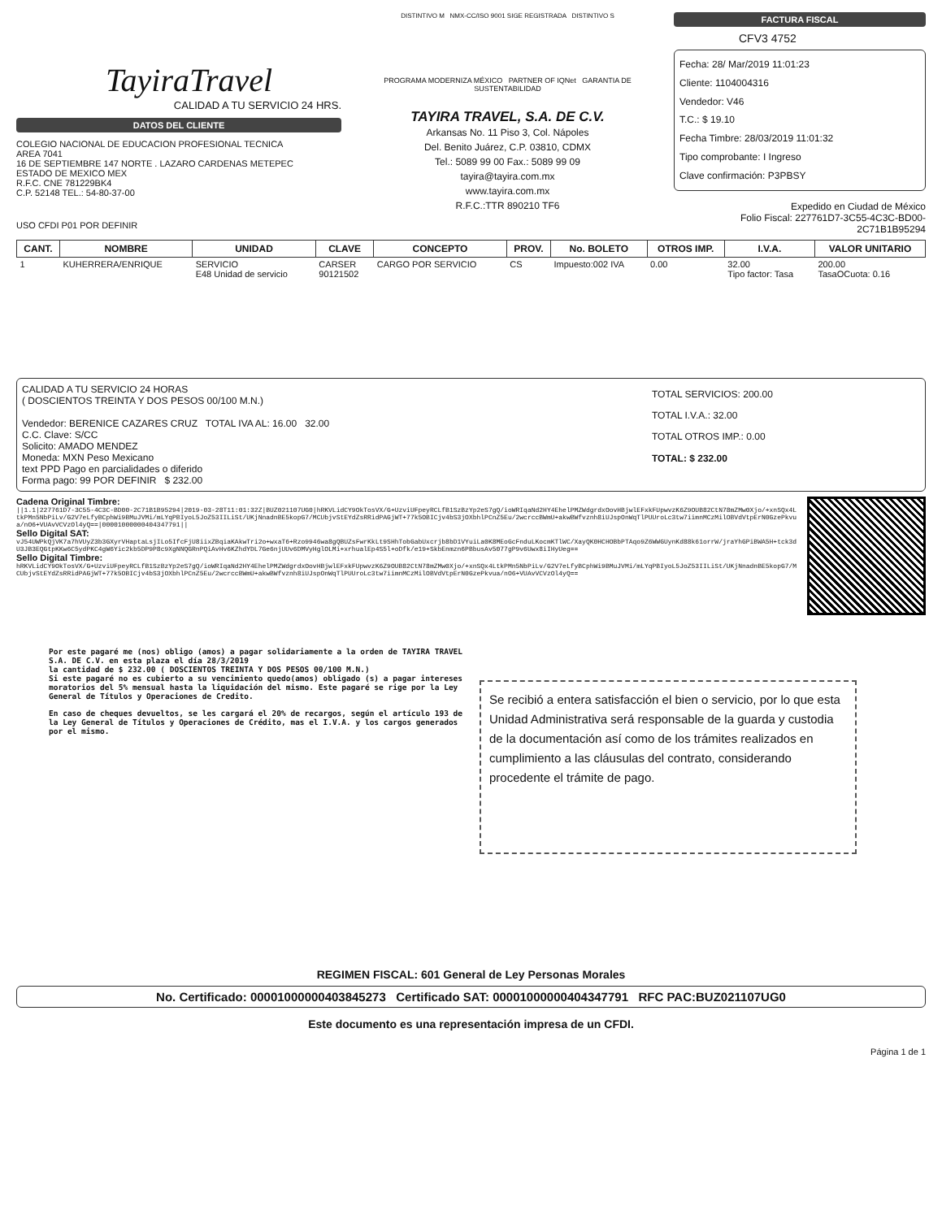TayiraTravel
CALIDAD A TU SERVICIO 24 HRS.
DATOS DEL CLIENTE
COLEGIO NACIONAL DE EDUCACION PROFESIONAL TECNICA
AREA 7041
16 DE SEPTIEMBRE 147 NORTE . LAZARO CARDENAS METEPEC
ESTADO DE MEXICO MEX
R.F.C. CNE 781229BK4
C.P. 52148 TEL.: 54-80-37-00
USO CFDI P01 POR DEFINIR
DISTINTIVO M NMX-CC/ISO 9001 SIGE REGISTRADA DISTINTIVO S
PROGRAMA MODERNIZA MÉXICO PARTNER OF IQNet GARANTIA DE SUSTENTABILIDAD
TAYIRA TRAVEL, S.A. DE C.V.
Arkansas No. 11 Piso 3, Col. Nápoles
Del. Benito Juárez, C.P. 03810, CDMX
Tel.: 5089 99 00 Fax.: 5089 99 09
tayira@tayira.com.mx
www.tayira.com.mx
R.F.C.:TTR 890210 TF6
FACTURA FISCAL
CFV3 4752
Fecha: 28/ Mar/2019 11:01:23
Cliente: 1104004316
Vendedor: V46
T.C.: $ 19.10
Fecha Timbre: 28/03/2019 11:01:32
Tipo comprobante: I Ingreso
Clave confirmación: P3PBSY
Expedido en Ciudad de México
Folio Fiscal: 227761D7-3C55-4C3C-BD00-2C71B1B95294
| CANT. | NOMBRE | UNIDAD | CLAVE | CONCEPTO | PROV. | No. BOLETO | OTROS IMP. | I.V.A. | VALOR UNITARIO |
| --- | --- | --- | --- | --- | --- | --- | --- | --- | --- |
| 1 | KUHERRERA/ENRIQUE | SERVICIO E48 Unidad de servicio | CARSER 90121502 | CARGO POR SERVICIO | CS | Impuesto:002 IVA | 0.00 | 32.00 Tipo factor: Tasa | 200.00 TasaOCuota: 0.16 |
CALIDAD A TU SERVICIO 24 HORAS
( DOSCIENTOS TREINTA Y DOS PESOS 00/100 M.N.)
Vendedor: BERENICE CAZARES CRUZ TOTAL IVA AL: 16.00 32.00
C.C. Clave: S/CC
Solicito: AMADO MENDEZ
Moneda: MXN Peso Mexicano
text PPD Pago en parcialidades o diferido
Forma pago: 99 POR DEFINIR $ 232.00
TOTAL SERVICIOS: 200.00
TOTAL I.V.A.: 32.00
TOTAL OTROS IMP.: 0.00
TOTAL: $ 232.00
Cadena Original Timbre:
||1.1|227761D7-3C55-4C3C-BD00-2C71B1B95294|2019-03-28T11:01:32Z|BUZ021107UG0|hRKVLidCY9OkTosVX/G+UzviUFpeyRCLfB1SzBzYp2eS7gQ/ioWRIqaNd2HY4EhelPMZWdgrdxOovHBjwlEFxkFUpwvzK6Z9OUB82CtN78mZMw0Xjo/+xnSQx4LtkPMn5NbPiLv/G2V7eLfyBCphWi9BMuJVMi/mLYqPBIyoL5JoZ53IILiSt/UKjNnadnBE5kopG7/MCUbjvStEYdZsRRidPAGjWT+77k5OBICjv4bS3jOXbhlPCnZ5Eu/2wcrccBWmU+akwBWfvznh8iUJspOnWqTlPUUroLc3tw7iimnMCzMilOBVdVtpErN0GzePkvua/nO6+VUAvVCVzOl4yQ==|00001000000404347791||
Sello Digital SAT:
vJ54UWPkQjVK7a7hVUyZ3b3GXyrVHaptaLsjILo5IfcFjU8iixZBqiaKAkwTri2o+wxaT6+Rzo9946wa8gQBUZsFwrKkLt9SHhTobGabUxcrjb8bD1VYuiLa0K8MEoGcFnduLKocmKTlWC/XayQK0HCHOBbPTAqo9Z6WWGUynKd88k61orrW/jraYhGPiBWA5H+tck3dU3JB3EQGtpKKw6C5ydPKC4gW6Yic2kb5DP9P8c9XgNNQGRnPQiAvHv6KZhdYDL7Ge6njUUv6DMVyHglOLMi+xrhualEp4S5l+oDfk/e19+SkbEnmzn6PBbusAv5077gP9v6Uwx8iIHyUeg==
Sello Digital Timbre:
hRKVLidCY9OkTosVX/G+UzviUFpeyRCLfB1SzBzYp2eS7gQ/ioWRIqaNd2HY4EhelPMZWdgrdxOovHBjwlEFxkFUpwvzK6Z9OUB82CtN78mZMw0Xjo/+xnSQx4LtkPMn5NbPiLv/G2V7eLfyBCphWi9BMuJVMi/mLYqPBIyoL5JoZ53IILiSt/UKjNnadnBE5kopG7/MCUbjvStEYdZsRRidPAGjWT+77k5OBICjv4bS3jOXbhlPCnZ5Eu/2wcrccBWmU+akwBWfvznh8iUJspOnWqTlPUUroLc3tw7iimnMCzMilOBVdVtpErN0GzePkvua/nO6+VUAvVCVzOl4yQ==
Por este pagaré me (nos) obligo (amos) a pagar solidariamente a la orden de TAYIRA TRAVEL S.A. DE C.V. en esta plaza el día 28/3/2019
la cantidad de $ 232.00 ( DOSCIENTOS TREINTA Y DOS PESOS 00/100 M.N.)
Si este pagaré no es cubierto a su vencimiento quedo(amos) obligado (s) a pagar intereses moratorios del 5% mensual hasta la liquidación del mismo. Este pagaré se rige por la Ley General de Títulos y Operaciones de Credito.
En caso de cheques devueltos, se les cargará el 20% de recargos, según el artículo 193 de la Ley General de Títulos y Operaciones de Crédito, mas el I.V.A. y los cargos generados por el mismo.
Se recibió a entera satisfacción el bien o servicio, por lo que esta Unidad Administrativa será responsable de la guarda y custodia de la documentación así como de los trámites realizados en cumplimiento a las cláusulas del contrato, considerando procedente el trámite de pago.
REGIMEN FISCAL: 601 General de Ley Personas Morales
No. Certificado: 00001000000403845273 Certificado SAT: 00001000000404347791 RFC PAC:BUZ021107UG0
Este documento es una representación impresa de un CFDI.
Página 1 de 1